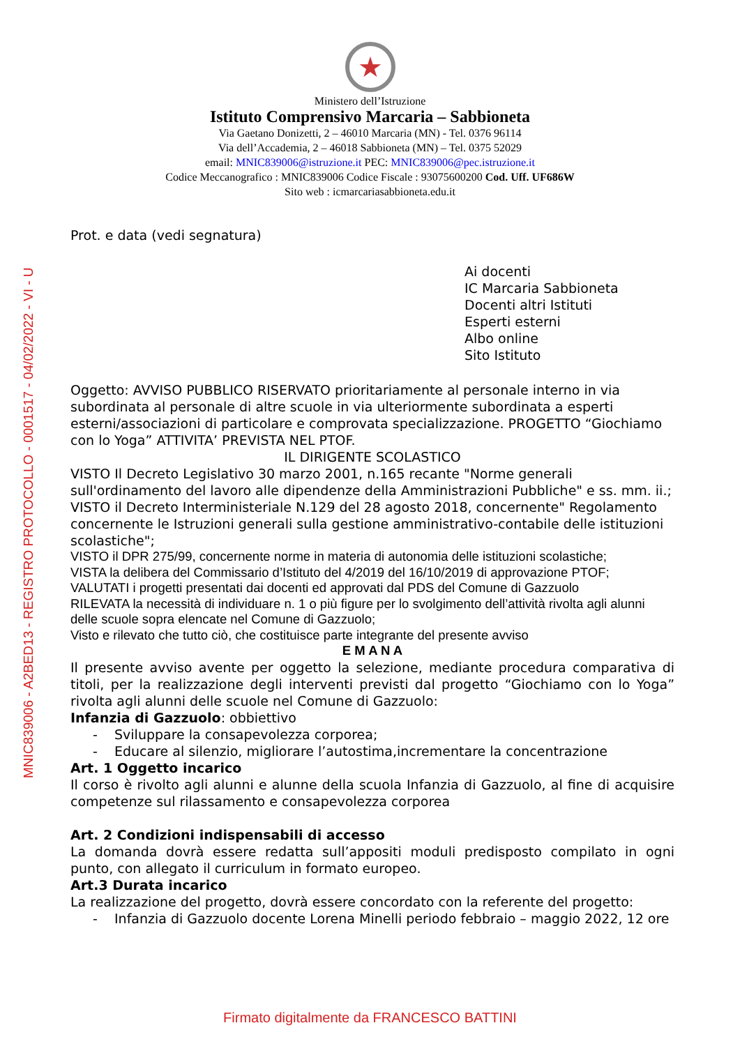MNIC839006 - A2BED13 - REGISTRO PROTOCOLLO - 0001517 - 04/02/2022 - VI - U
★
Ministero dell’Istruzione
Istituto Comprensivo Marcaria – Sabbioneta
Via Gaetano Donizetti, 2 – 46010 Marcaria (MN) - Tel. 0376 96114
Via dell’Accademia, 2 – 46018 Sabbioneta (MN) – Tel. 0375 52029
email: MNIC839006@istruzione.it PEC: MNIC839006@pec.istruzione.it
Codice Meccanografico : MNIC839006 Codice Fiscale : 93075600200 Cod. Uff. UF686W
Sito web : icmarcariasabbioneta.edu.it
Prot. e data (vedi segnatura)
Ai docenti
IC Marcaria Sabbioneta
Docenti altri Istituti
Esperti esterni
Albo online
Sito Istituto
Oggetto: AVVISO PUBBLICO RISERVATO prioritariamente al personale interno in via subordinata al personale di altre scuole in via ulteriormente subordinata a esperti esterni/associazioni di particolare e comprovata specializzazione. PROGETTO “Giochiamo con lo Yoga” ATTIVITA’ PREVISTA NEL PTOF.
IL DIRIGENTE SCOLASTICO
VISTO Il Decreto Legislativo 30 marzo 2001, n.165 recante "Norme generali sull'ordinamento del lavoro alle dipendenze della Amministrazioni Pubbliche" e ss. mm. ii.;
VISTO il Decreto Interministeriale N.129 del 28 agosto 2018, concernente" Regolamento concernente le Istruzioni generali sulla gestione amministrativo-contabile delle istituzioni scolastiche";
VISTO il DPR 275/99, concernente norme in materia di autonomia delle istituzioni scolastiche;
VISTA la delibera del Commissario d’Istituto del 4/2019 del 16/10/2019 di approvazione PTOF;
VALUTATI i progetti presentati dai docenti ed approvati dal PDS del Comune di Gazzuolo
RILEVATA la necessità di individuare n. 1 o più figure per lo svolgimento dell’attività rivolta agli alunni delle scuole sopra elencate nel Comune di Gazzuolo;
Visto e rilevato che tutto ciò, che costituisce parte integrante del presente avviso
E M A N A
Il presente avviso avente per oggetto la selezione, mediante procedura comparativa di titoli, per la realizzazione degli interventi previsti dal progetto “Giochiamo con lo Yoga” rivolta agli alunni delle scuole nel Comune di Gazzuolo:
Infanzia di Gazzuolo: obbiettivo
- Sviluppare la consapevolezza corporea;
- Educare al silenzio, migliorare l’autostima,incrementare la concentrazione
Art. 1 Oggetto incarico
Il corso è rivolto agli alunni e alunne della scuola Infanzia di Gazzuolo, al fine di acquisire competenze sul rilassamento e consapevolezza corporea
Art. 2 Condizioni indispensabili di accesso
La domanda dovrà essere redatta sull’appositi moduli predisposto compilato in ogni punto, con allegato il curriculum in formato europeo.
Art.3 Durata incarico
La realizzazione del progetto, dovrà essere concordato con la referente del progetto:
- Infanzia di Gazzuolo docente Lorena Minelli periodo febbraio – maggio 2022, 12 ore
Firmato digitalmente da FRANCESCO BATTINI